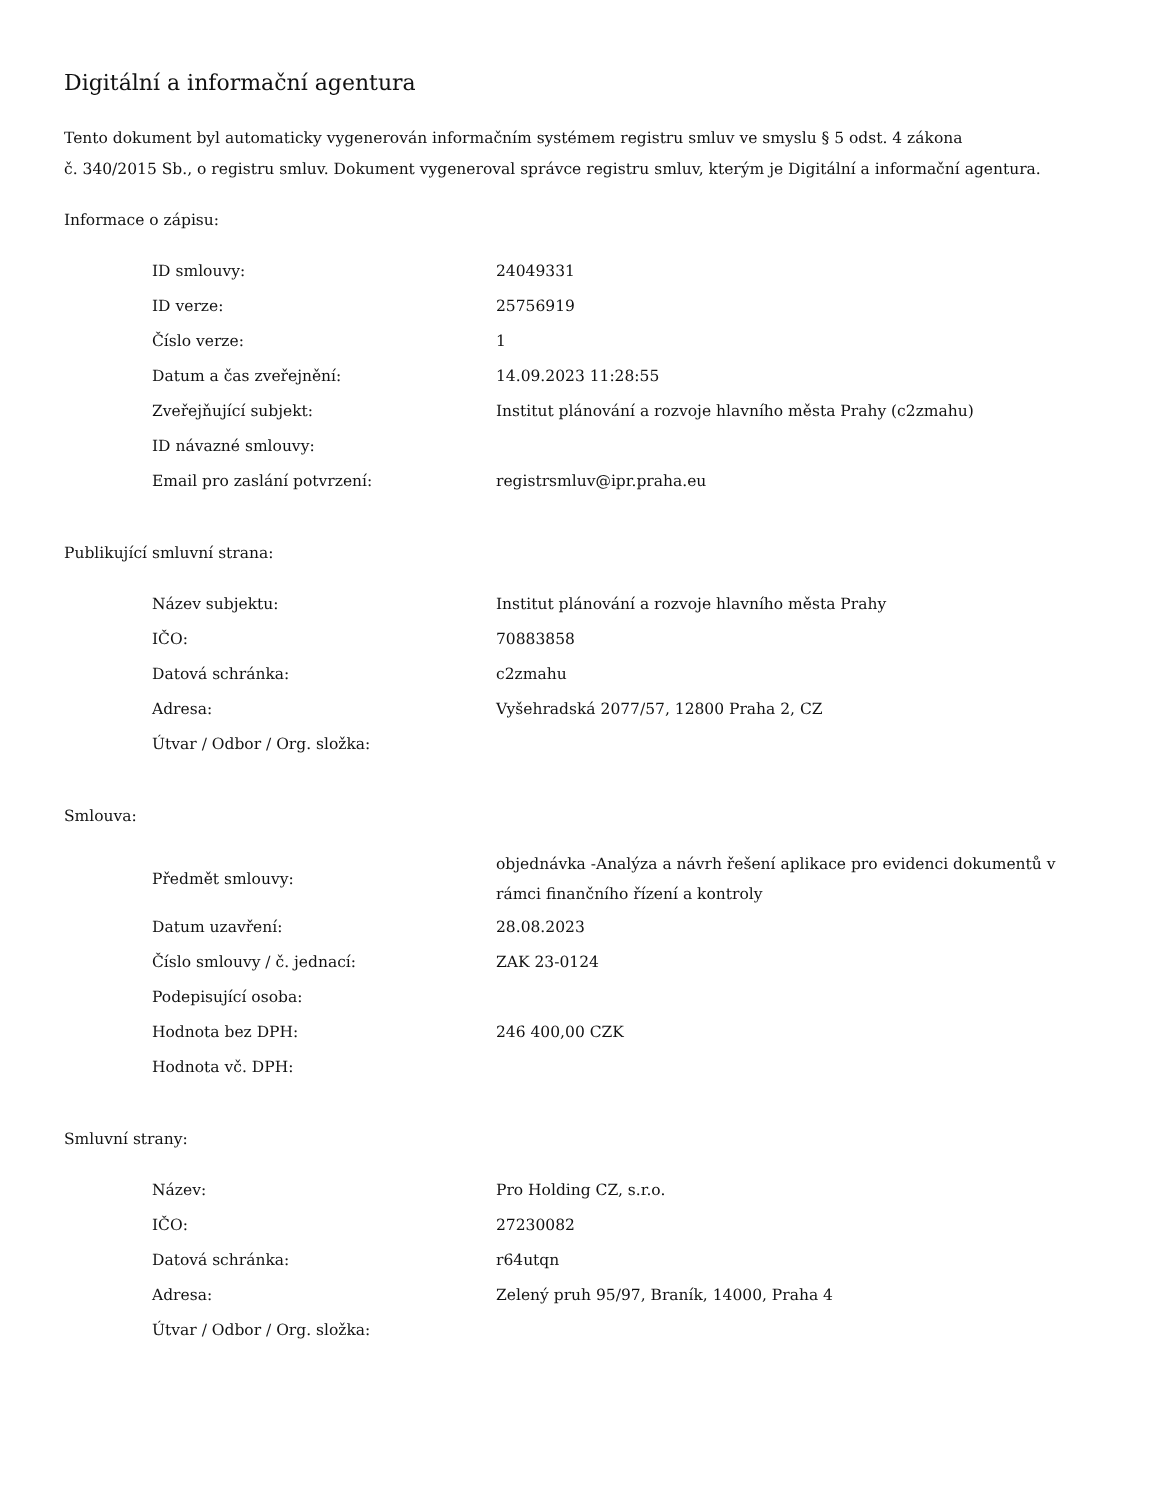Digitální a informační agentura
Tento dokument byl automaticky vygenerován informačním systémem registru smluv ve smyslu § 5 odst. 4 zákona
č. 340/2015 Sb., o registru smluv. Dokument vygeneroval správce registru smluv, kterým je Digitální a informační agentura.
Informace o zápisu:
| ID smlouvy: | 24049331 |
| ID verze: | 25756919 |
| Číslo verze: | 1 |
| Datum a čas zveřejnění: | 14.09.2023 11:28:55 |
| Zveřejňující subjekt: | Institut plánování a rozvoje hlavního města Prahy (c2zmahu) |
| ID návazné smlouvy: | |
| Email pro zaslání potvrzení: | registrsmluv@ipr.praha.eu |
Publikující smluvní strana:
| Název subjektu: | Institut plánování a rozvoje hlavního města Prahy |
| IČO: | 70883858 |
| Datová schránka: | c2zmahu |
| Adresa: | Vyšehradská 2077/57, 12800 Praha 2, CZ |
| Útvar / Odbor / Org. složka: | |
Smlouva:
| Předmět smlouvy: | objednávka -Analýza a návrh řešení aplikace pro evidenci dokumentů v rámci finančního řízení a kontroly |
| Datum uzavření: | 28.08.2023 |
| Číslo smlouvy / č. jednací: | ZAK 23-0124 |
| Podepisující osoba: | |
| Hodnota bez DPH: | 246 400,00 CZK |
| Hodnota vč. DPH: | |
Smluvní strany:
| Název: | Pro Holding CZ, s.r.o. |
| IČO: | 27230082 |
| Datová schránka: | r64utqn |
| Adresa: | Zelený pruh 95/97, Braník, 14000, Praha 4 |
| Útvar / Odbor / Org. složka: | |